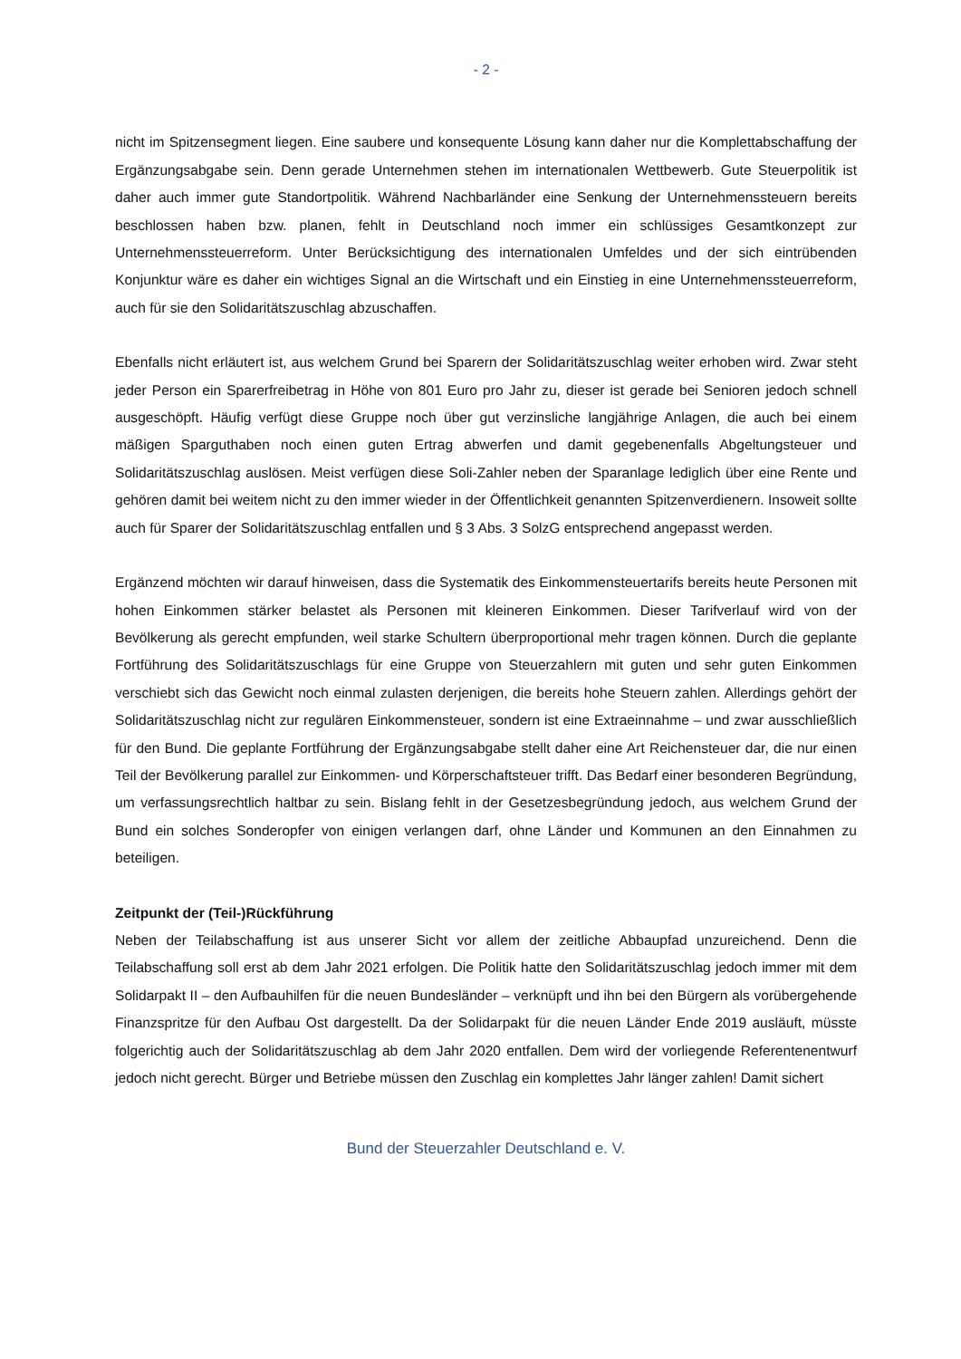- 2 -
nicht im Spitzensegment liegen. Eine saubere und konsequente Lösung kann daher nur die Komplettabschaffung der Ergänzungsabgabe sein. Denn gerade Unternehmen stehen im internationalen Wettbewerb. Gute Steuerpolitik ist daher auch immer gute Standortpolitik. Während Nachbarländer eine Senkung der Unternehmenssteuern bereits beschlossen haben bzw. planen, fehlt in Deutschland noch immer ein schlüssiges Gesamtkonzept zur Unternehmenssteuerreform. Unter Berücksichtigung des internationalen Umfeldes und der sich eintrübenden Konjunktur wäre es daher ein wichtiges Signal an die Wirtschaft und ein Einstieg in eine Unternehmenssteuerreform, auch für sie den Solidaritätszuschlag abzuschaffen.
Ebenfalls nicht erläutert ist, aus welchem Grund bei Sparern der Solidaritätszuschlag weiter erhoben wird. Zwar steht jeder Person ein Sparerfreibetrag in Höhe von 801 Euro pro Jahr zu, dieser ist gerade bei Senioren jedoch schnell ausgeschöpft. Häufig verfügt diese Gruppe noch über gut verzinsliche langjährige Anlagen, die auch bei einem mäßigen Sparguthaben noch einen guten Ertrag abwerfen und damit gegebenenfalls Abgeltungsteuer und Solidaritätszuschlag auslösen. Meist verfügen diese Soli-Zahler neben der Sparanlage lediglich über eine Rente und gehören damit bei weitem nicht zu den immer wieder in der Öffentlichkeit genannten Spitzenverdienern. Insoweit sollte auch für Sparer der Solidaritätszuschlag entfallen und § 3 Abs. 3 SolzG entsprechend angepasst werden.
Ergänzend möchten wir darauf hinweisen, dass die Systematik des Einkommensteuertarifs bereits heute Personen mit hohen Einkommen stärker belastet als Personen mit kleineren Einkommen. Dieser Tarifverlauf wird von der Bevölkerung als gerecht empfunden, weil starke Schultern überproportional mehr tragen können. Durch die geplante Fortführung des Solidaritätszuschlags für eine Gruppe von Steuerzahlern mit guten und sehr guten Einkommen verschiebt sich das Gewicht noch einmal zulasten derjenigen, die bereits hohe Steuern zahlen. Allerdings gehört der Solidaritätszuschlag nicht zur regulären Einkommensteuer, sondern ist eine Extraeinnahme – und zwar ausschließlich für den Bund. Die geplante Fortführung der Ergänzungsabgabe stellt daher eine Art Reichensteuer dar, die nur einen Teil der Bevölkerung parallel zur Einkommen- und Körperschaftsteuer trifft. Das Bedarf einer besonderen Begründung, um verfassungsrechtlich haltbar zu sein. Bislang fehlt in der Gesetzesbegründung jedoch, aus welchem Grund der Bund ein solches Sonderopfer von einigen verlangen darf, ohne Länder und Kommunen an den Einnahmen zu beteiligen.
Zeitpunkt der (Teil-)Rückführung
Neben der Teilabschaffung ist aus unserer Sicht vor allem der zeitliche Abbaupfad unzureichend. Denn die Teilabschaffung soll erst ab dem Jahr 2021 erfolgen. Die Politik hatte den Solidaritätszuschlag jedoch immer mit dem Solidarpakt II – den Aufbauhilfen für die neuen Bundesländer – verknüpft und ihn bei den Bürgern als vorübergehende Finanzspritze für den Aufbau Ost dargestellt. Da der Solidarpakt für die neuen Länder Ende 2019 ausläuft, müsste folgerichtig auch der Solidaritätszuschlag ab dem Jahr 2020 entfallen. Dem wird der vorliegende Referentenentwurf jedoch nicht gerecht. Bürger und Betriebe müssen den Zuschlag ein komplettes Jahr länger zahlen! Damit sichert
Bund der Steuerzahler Deutschland e. V.